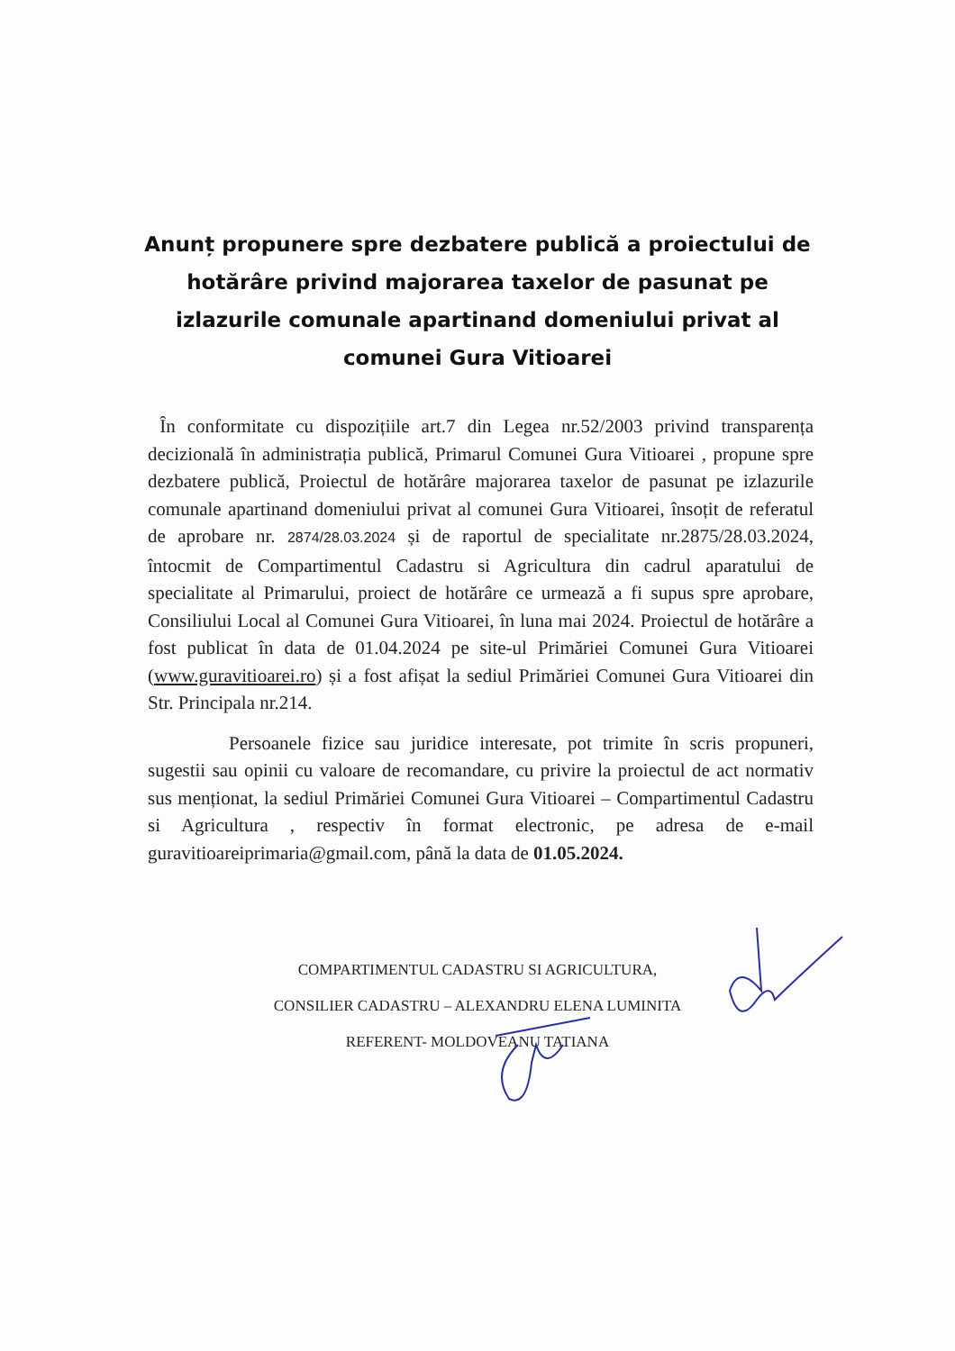Anunț propunere spre dezbatere publică a proiectului de hotărâre privind majorarea taxelor de pasunat pe izlazurile comunale apartinand domeniului privat al comunei Gura Vitioarei
În conformitate cu dispozițiile art.7 din Legea nr.52/2003 privind transparența decizională în administrația publică, Primarul Comunei Gura Vitioarei , propune spre dezbatere publică, Proiectul de hotărâre majorarea taxelor de pasunat pe izlazurile comunale apartinand domeniului privat al comunei Gura Vitioarei, însoțit de referatul de aprobare nr. 2874/28.03.2024 și de raportul de specialitate nr.2875/28.03.2024, întocmit de Compartimentul Cadastru si Agricultura din cadrul aparatului de specialitate al Primarului, proiect de hotărâre ce urmează a fi supus spre aprobare, Consiliului Local al Comunei Gura Vitioarei, în luna mai 2024. Proiectul de hotărâre a fost publicat în data de 01.04.2024 pe site-ul Primăriei Comunei Gura Vitioarei (www.guravitioarei.ro) și a fost afișat la sediul Primăriei Comunei Gura Vitioarei din Str. Principala nr.214.
Persoanele fizice sau juridice interesate, pot trimite în scris propuneri, sugestii sau opinii cu valoare de recomandare, cu privire la proiectul de act normativ sus menționat, la sediul Primăriei Comunei Gura Vitioarei – Compartimentul Cadastru si Agricultura , respectiv în format electronic, pe adresa de e-mail guravitioareiprimaria@gmail.com, până la data de 01.05.2024.
COMPARTIMENTUL CADASTRU SI AGRICULTURA,
CONSILIER CADASTRU – ALEXANDRU ELENA LUMINITA
REFERENT- MOLDOVEANU TATIANA